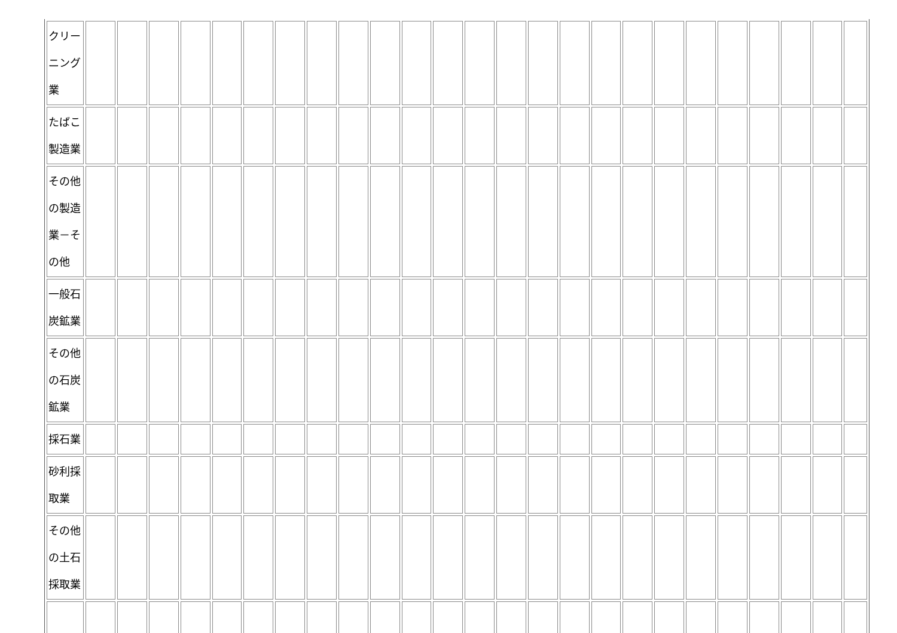| クリーニング業 | | | | | | | | | | | | | | | | | | | | | | | | | |
| たばこ製造業 | | | | | | | | | | | | | | | | | | | | | | | | | |
| その他の製造業－その他 | | | | | | | | | | | | | | | | | | | | | | | | | |
| 一般石炭鉱業 | | | | | | | | | | | | | | | | | | | | | | | | | |
| その他の石炭鉱業 | | | | | | | | | | | | | | | | | | | | | | | | | |
| 採石業 | | | | | | | | | | | | | | | | | | | | | | | | | |
| 砂利採取業 | | | | | | | | | | | | | | | | | | | | | | | | | |
| その他の土石採取業 | | | | | | | | | | | | | | | | | | | | | | | | | |